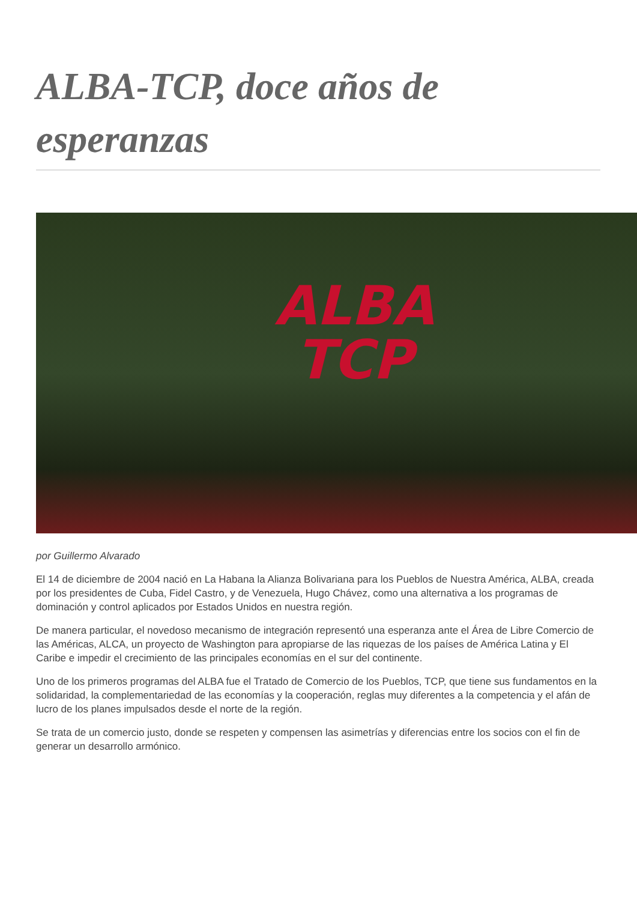ALBA-TCP, doce años de esperanzas
ALBA
TCP
por Guillermo Alvarado
El 14 de diciembre de 2004 nació en La Habana la Alianza Bolivariana para los Pueblos de Nuestra América, ALBA, creada por los presidentes de Cuba, Fidel Castro, y de Venezuela, Hugo Chávez, como una alternativa a los programas de dominación y control aplicados por Estados Unidos en nuestra región.
De manera particular, el novedoso mecanismo de integración representó una esperanza ante el Área de Libre Comercio de las Américas, ALCA, un proyecto de Washington para apropiarse de las riquezas de los países de América Latina y El Caribe e impedir el crecimiento de las principales economías en el sur del continente.
Uno de los primeros programas del ALBA fue el Tratado de Comercio de los Pueblos, TCP, que tiene sus fundamentos en la solidaridad, la complementariedad de las economías y la cooperación, reglas muy diferentes a la competencia y el afán de lucro de los planes impulsados desde el norte de la región.
Se trata de un comercio justo, donde se respeten y compensen las asimetrías y diferencias entre los socios con el fin de generar un desarrollo armónico.